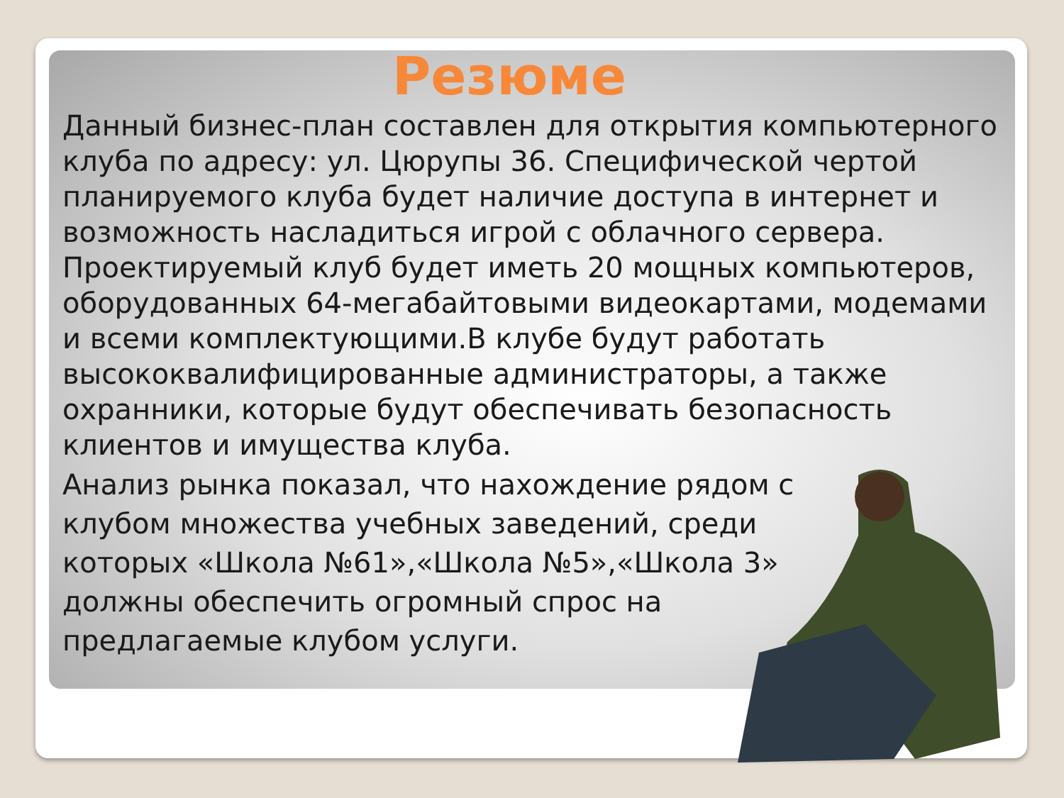Резюме
Данный бизнес-план составлен для открытия компьютерного клуба по адресу: ул. Цюрупы 36. Специфической чертой планируемого клуба будет наличие доступа в интернет и возможность насладиться игрой с облачного сервера. Проектируемый клуб будет иметь 20 мощных компьютеров, оборудованных 64-мегабайтовыми видеокартами, модемами и всеми комплектующими.В клубе будут работать высококвалифицированные администраторы, а также охранники, которые будут обеспечивать безопасность клиентов и имущества клуба.
Анализ рынка показал, что нахождение рядом с клубом множества учебных заведений, среди которых «Школа №61»,«Школа №5»,«Школа 3» должны обеспечить огромный спрос на предлагаемые клубом услуги.